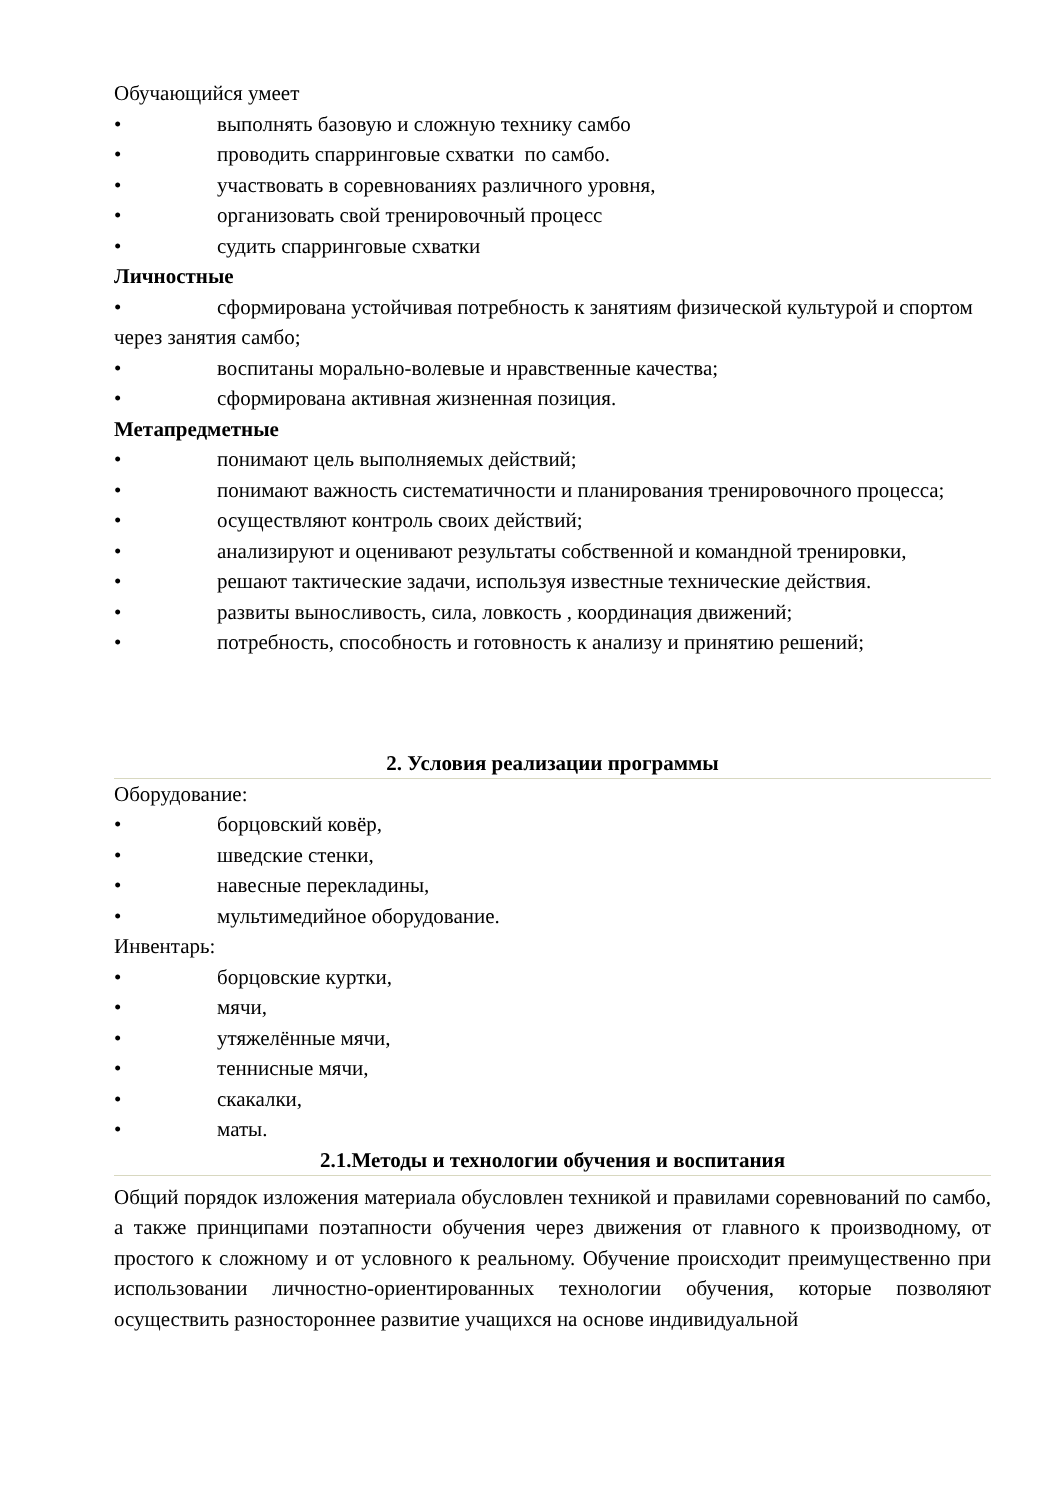Обучающийся умеет
• выполнять базовую и сложную технику самбо
• проводить спарринговые схватки по самбо.
• участвовать в соревнованиях различного уровня,
• организовать свой тренировочный процесс
• судить спарринговые схватки
Личностные
• сформирована устойчивая потребность к занятиям физической культурой и спортом через занятия самбо;
• воспитаны морально-волевые и нравственные качества;
• сформирована активная жизненная позиция.
Метапредметные
• понимают цель выполняемых действий;
• понимают важность систематичности и планирования тренировочного процесса;
• осуществляют контроль своих действий;
• анализируют и оценивают результаты собственной и командной тренировки,
• решают тактические задачи, используя известные технические действия.
• развиты выносливость, сила, ловкость , координация движений;
• потребность, способность и готовность к анализу и принятию решений;
2. Условия реализации программы
Оборудование:
• борцовский ковёр,
• шведские стенки,
• навесные перекладины,
• мультимедийное оборудование.
Инвентарь:
• борцовские куртки,
• мячи,
• утяжелённые мячи,
• теннисные мячи,
• скакалки,
• маты.
2.1.Методы и технологии обучения и воспитания
Общий порядок изложения материала обусловлен техникой и правилами соревнований по самбо, а также принципами поэтапности обучения через движения от главного к производному, от простого к сложному и от условного к реальному. Обучение происходит преимущественно при использовании личностно-ориентированных технологии обучения, которые позволяют осуществить разностороннее развитие учащихся на основе индивидуальной